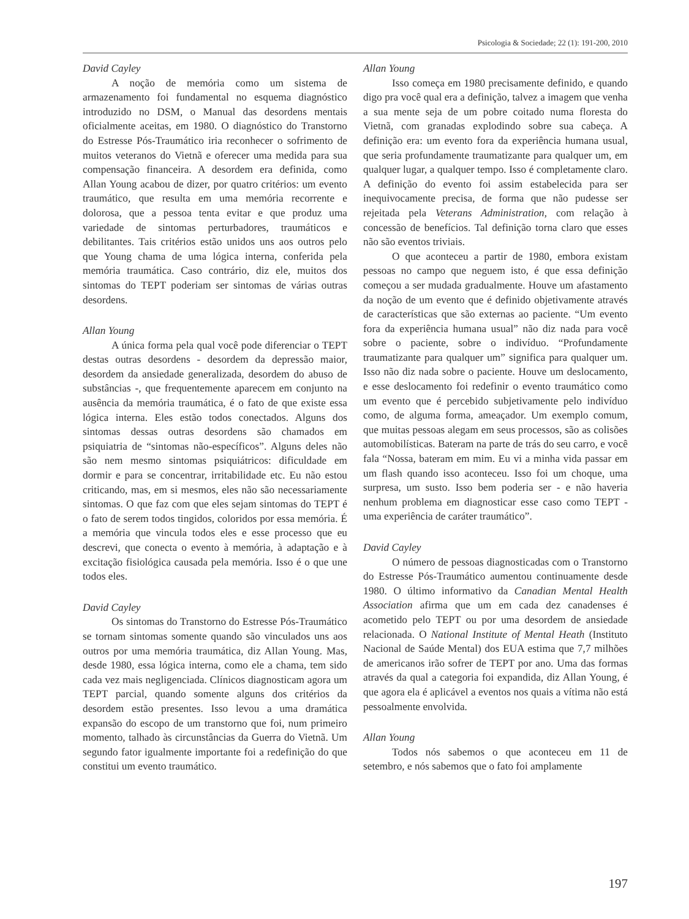Psicologia & Sociedade; 22 (1): 191-200, 2010
David Cayley
A noção de memória como um sistema de armazenamento foi fundamental no esquema diagnóstico introduzido no DSM, o Manual das desordens mentais oficialmente aceitas, em 1980. O diagnóstico do Transtorno do Estresse Pós-Traumático iria reconhecer o sofrimento de muitos veteranos do Vietnã e oferecer uma medida para sua compensação financeira. A desordem era definida, como Allan Young acabou de dizer, por quatro critérios: um evento traumático, que resulta em uma memória recorrente e dolorosa, que a pessoa tenta evitar e que produz uma variedade de sintomas perturbadores, traumáticos e debilitantes. Tais critérios estão unidos uns aos outros pelo que Young chama de uma lógica interna, conferida pela memória traumática. Caso contrário, diz ele, muitos dos sintomas do TEPT poderiam ser sintomas de várias outras desordens.
Allan Young
A única forma pela qual você pode diferenciar o TEPT destas outras desordens - desordem da depressão maior, desordem da ansiedade generalizada, desordem do abuso de substâncias -, que frequentemente aparecem em conjunto na ausência da memória traumática, é o fato de que existe essa lógica interna. Eles estão todos conectados. Alguns dos sintomas dessas outras desordens são chamados em psiquiatria de “sintomas não-específicos”. Alguns deles não são nem mesmo sintomas psiquiátricos: dificuldade em dormir e para se concentrar, irritabilidade etc. Eu não estou criticando, mas, em si mesmos, eles não são necessariamente sintomas. O que faz com que eles sejam sintomas do TEPT é o fato de serem todos tingidos, coloridos por essa memória. É a memória que vincula todos eles e esse processo que eu descrevi, que conecta o evento à memória, à adaptação e à excitação fisiológica causada pela memória. Isso é o que une todos eles.
David Cayley
Os sintomas do Transtorno do Estresse Pós-Traumático se tornam sintomas somente quando são vinculados uns aos outros por uma memória traumática, diz Allan Young. Mas, desde 1980, essa lógica interna, como ele a chama, tem sido cada vez mais negligenciada. Clínicos diagnosticam agora um TEPT parcial, quando somente alguns dos critérios da desordem estão presentes. Isso levou a uma dramática expansão do escopo de um transtorno que foi, num primeiro momento, talhado às circunstâncias da Guerra do Vietnã. Um segundo fator igualmente importante foi a redefinição do que constitui um evento traumático.
Allan Young
Isso começa em 1980 precisamente definido, e quando digo pra você qual era a definição, talvez a imagem que venha a sua mente seja de um pobre coitado numa floresta do Vietnã, com granadas explodindo sobre sua cabeça. A definição era: um evento fora da experiência humana usual, que seria profundamente traumatizante para qualquer um, em qualquer lugar, a qualquer tempo. Isso é completamente claro. A definição do evento foi assim estabelecida para ser inequivocamente precisa, de forma que não pudesse ser rejeitada pela Veterans Administration, com relação à concessão de benefícios. Tal definição torna claro que esses não são eventos triviais.
O que aconteceu a partir de 1980, embora existam pessoas no campo que neguem isto, é que essa definição começou a ser mudada gradualmente. Houve um afastamento da noção de um evento que é definido objetivamente através de características que são externas ao paciente. “Um evento fora da experiência humana usual” não diz nada para você sobre o paciente, sobre o indivíduo. “Profundamente traumatizante para qualquer um” significa para qualquer um. Isso não diz nada sobre o paciente. Houve um deslocamento, e esse deslocamento foi redefinir o evento traumático como um evento que é percebido subjetivamente pelo indivíduo como, de alguma forma, ameaçador. Um exemplo comum, que muitas pessoas alegam em seus processos, são as colisões automobilísticas. Bateram na parte de trás do seu carro, e você fala “Nossa, bateram em mim. Eu vi a minha vida passar em um flash quando isso aconteceu. Isso foi um choque, uma surpresa, um susto. Isso bem poderia ser - e não haveria nenhum problema em diagnosticar esse caso como TEPT - uma experiência de caráter traumático”.
David Cayley
O número de pessoas diagnosticadas com o Transtorno do Estresse Pós-Traumático aumentou continuamente desde 1980. O último informativo da Canadian Mental Health Association afirma que um em cada dez canadenses é acometido pelo TEPT ou por uma desordem de ansiedade relacionada. O National Institute of Mental Heath (Instituto Nacional de Saúde Mental) dos EUA estima que 7,7 milhões de americanos irão sofrer de TEPT por ano. Uma das formas através da qual a categoria foi expandida, diz Allan Young, é que agora ela é aplicável a eventos nos quais a vítima não está pessoalmente envolvida.
Allan Young
Todos nós sabemos o que aconteceu em 11 de setembro, e nós sabemos que o fato foi amplamente
197